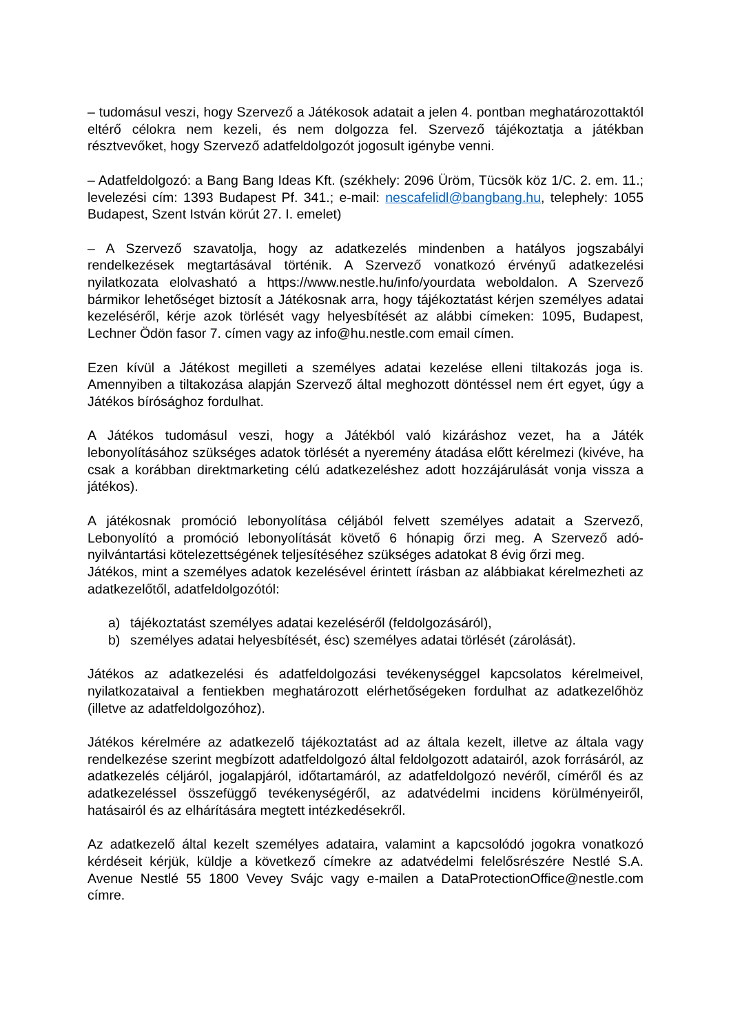– tudomásul veszi, hogy Szervező a Játékosok adatait a jelen 4. pontban meghatározottaktól eltérő célokra nem kezeli, és nem dolgozza fel. Szervező tájékoztatja a játékban résztvevőket, hogy Szervező adatfeldolgozót jogosult igénybe venni.
– Adatfeldolgozó: a Bang Bang Ideas Kft. (székhely: 2096 Üröm, Tücsök köz 1/C. 2. em. 11.; levelezési cím: 1393 Budapest Pf. 341.; e-mail: nescafelidl@bangbang.hu, telephely: 1055 Budapest, Szent István körút 27. I. emelet)
– A Szervező szavatolja, hogy az adatkezelés mindenben a hatályos jogszabályi rendelkezések megtartásával történik. A Szervező vonatkozó érvényű adatkezelési nyilatkozata elolvasható a https://www.nestle.hu/info/yourdata weboldalon. A Szervező bármikor lehetőséget biztosít a Játékosnak arra, hogy tájékoztatást kérjen személyes adatai kezeléséről, kérje azok törlését vagy helyesbítését az alábbi címeken: 1095, Budapest, Lechner Ödön fasor 7. címen vagy az info@hu.nestle.com email címen.
Ezen kívül a Játékost megilleti a személyes adatai kezelése elleni tiltakozás joga is. Amennyiben a tiltakozása alapján Szervező által meghozott döntéssel nem ért egyet, úgy a Játékos bírósághoz fordulhat.
A Játékos tudomásul veszi, hogy a Játékból való kizáráshoz vezet, ha a Játék lebonyolításához szükséges adatok törlését a nyeremény átadása előtt kérelmezi (kivéve, ha csak a korábban direktmarketing célú adatkezeléshez adott hozzájárulását vonja vissza a játékos).
A játékosnak promóció lebonyolítása céljából felvett személyes adatait a Szervező, Lebonyolító a promóció lebonyolítását követő 6 hónapig őrzi meg. A Szervező adó-nyilvántartási kötelezettségének teljesítéséhez szükséges adatokat 8 évig őrzi meg.
Játékos, mint a személyes adatok kezelésével érintett írásban az alábbiakat kérelmezheti az adatkezelőtől, adatfeldolgozótól:
a) tájékoztatást személyes adatai kezeléséről (feldolgozásáról),
b) személyes adatai helyesbítését, ésc) személyes adatai törlését (zárolását).
Játékos az adatkezelési és adatfeldolgozási tevékenységgel kapcsolatos kérelmeivel, nyilatkozataival a fentiekben meghatározott elérhetőségeken fordulhat az adatkezelőhöz (illetve az adatfeldolgozóhoz).
Játékos kérelmére az adatkezelő tájékoztatást ad az általa kezelt, illetve az általa vagy rendelkezése szerint megbízott adatfeldolgozó által feldolgozott adatairól, azok forrásáról, az adatkezelés céljáról, jogalapjáról, időtartamáról, az adatfeldolgozó nevéről, címéről és az adatkezeléssel összefüggő tevékenységéről, az adatvédelmi incidens körülményeiről, hatásairól és az elhárítására megtett intézkedésekről.
Az adatkezelő által kezelt személyes adataira, valamint a kapcsolódó jogokra vonatkozó kérdéseit kérjük, küldje a következő címekre az adatvédelmi felelősrészére Nestlé S.A. Avenue Nestlé 55 1800 Vevey Svájc vagy e-mailen a DataProtectionOffice@nestle.com címre.